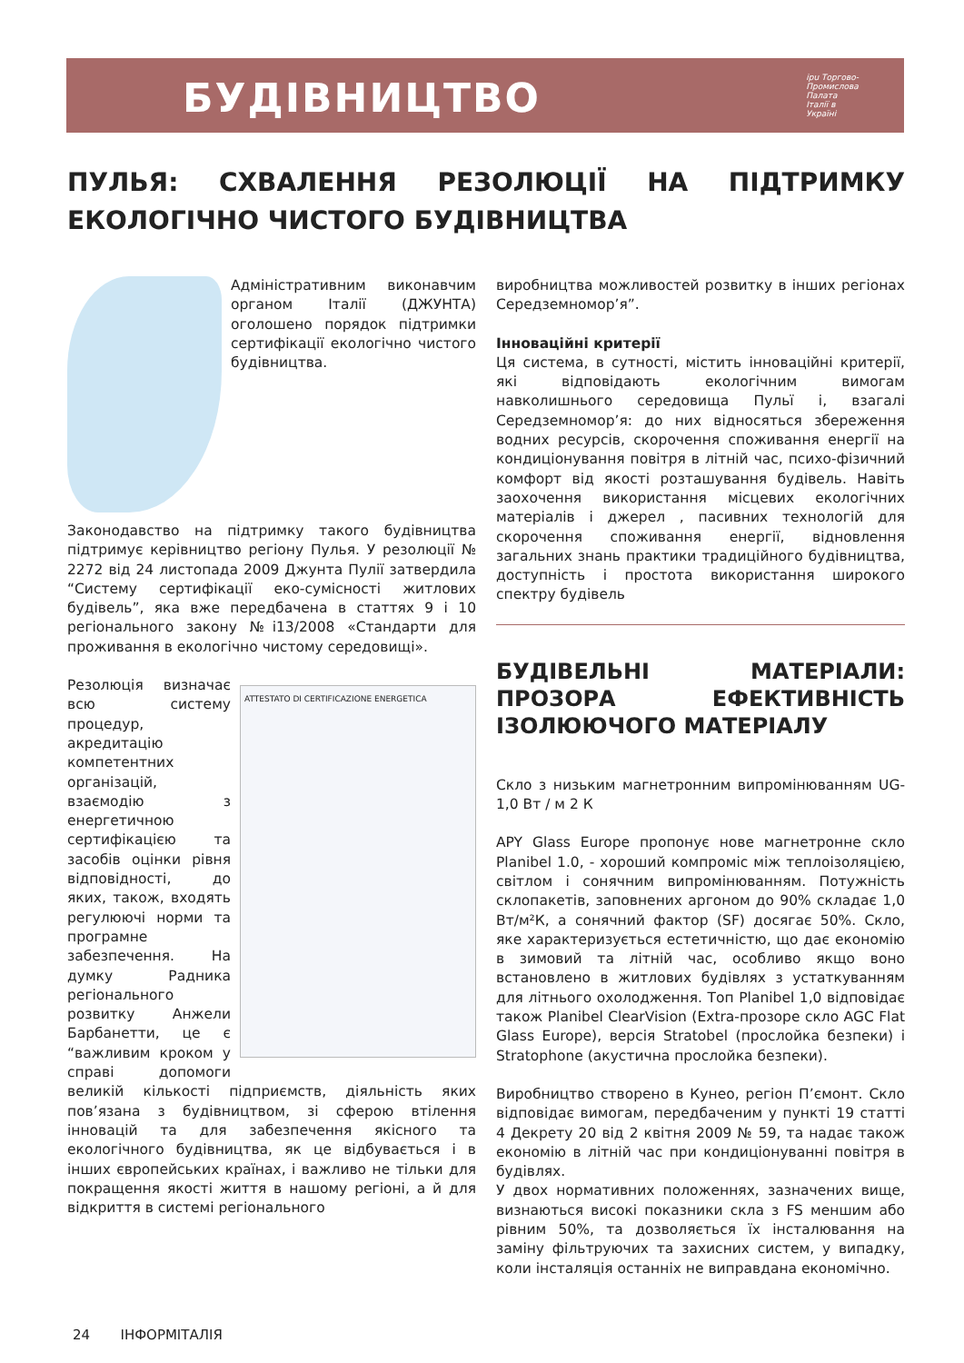БУДІВНИЦТВО
ipu Торгово-
Промислова
Палата
Італії в
Україні
ПУЛЬЯ: СХВАЛЕННЯ РЕЗОЛЮЦІЇ НА ПІДТРИМКУ ЕКОЛОГІЧНО ЧИСТОГО БУДІВНИЦТВА
Адміністративним виконавчим органом Італії (ДЖУНТА) оголошено порядок підтримки сертифікації екологічно чистого будівництва.
Законодавство на підтримку такого будівництва підтримує керівництво регіону Пулья. У резолюції № 2272 від 24 листопада 2009 Джунта Пулії затвердила “Систему сертифікації еко-сумісності житлових будівель”, яка вже передбачена в статтях 9 і 10 регіонального закону №і13/2008 «Стандарти для проживання в екологічно чистому середовищі».
ATTESTATO DI CERTIFICAZIONE ENERGETICA Резолюція визначає всю систему процедур, акредитацію компетентних організацій, взаємодію з енергетичною сертифікацією та засобів оцінки рівня відповідності, до яких, також, входять регулюючі норми та програмне забезпечення. На думку Радника регіонального розвитку Анжели Барбанетти, це є “важливим кроком у справі допомоги великій кількості підприємств, діяльність яких пов’язана з будівництвом, зі сферою втілення інновацій та для забезпечення якісного та екологічного будівництва, як це відбувається і в інших європейських країнах, і важливо не тільки для покращення якості життя в нашому регіоні, а й для відкриття в системі регіонального
виробництва можливостей розвитку в інших регіонах Середземномор’я”.
Інноваційні критерії
Ця система, в сутності, містить інноваційні критерії, які відповідають екологічним вимогам навколишнього середовища Пульї і, взагалі Середземномор’я: до них відносяться збереження водних ресурсів, скорочення споживання енергії на кондиціонування повітря в літній час, психо-фізичний комфорт від якості розташування будівель. Навіть заохочення використання місцевих екологічних матеріалів і джерел , пасивних технологій для скорочення споживання енергії, відновлення загальних знань практики традиційного будівництва, доступність і простота використання широкого спектру будівель
БУДІВЕЛЬНІ МАТЕРІАЛИ: ПРОЗОРА ЕФЕКТИВНІСТЬ ІЗОЛЮЮЧОГО МАТЕРІАЛУ
Скло з низьким магнетронним випромінюванням UG-1,0 Вт / м 2 К
APY Glass Europe пропонує нове магнетронне скло Planibel 1.0, - хороший компроміс між теплоізоляцією, світлом і сонячним випромінюванням. Потужність склопакетів, заповнених аргоном до 90% складає 1,0 Вт/м²К, а сонячний фактор (SF) досягає 50%. Скло, яке характеризується естетичністю, що дає економію в зимовий та літній час, особливо якщо воно встановлено в житлових будівлях з устаткуванням для літнього охолодження. Топ Planibel 1,0 відповідає також Planibel ClearVision (Extra-прозоре скло AGC Flat Glass Europe), версія Stratobel (прослойка безпеки) і Stratophone (акустична прослойка безпеки).
Виробництво створено в Кунео, регіон П’ємонт. Скло відповідає вимогам, передбаченим у пункті 19 статті 4 Декрету 20 від 2 квітня 2009 № 59, та надає також економію в літній час при кондиціонуванні повітря в будівлях.
У двох нормативних положеннях, зазначених вище, визнаються високі показники скла з FS меншим або рівним 50%, та дозволяється їх інсталювання на заміну фільтруючих та захисних систем, у випадку, коли інсталяція останніх не виправдана економічно.
24 ІНФОРМІТАЛІЯ